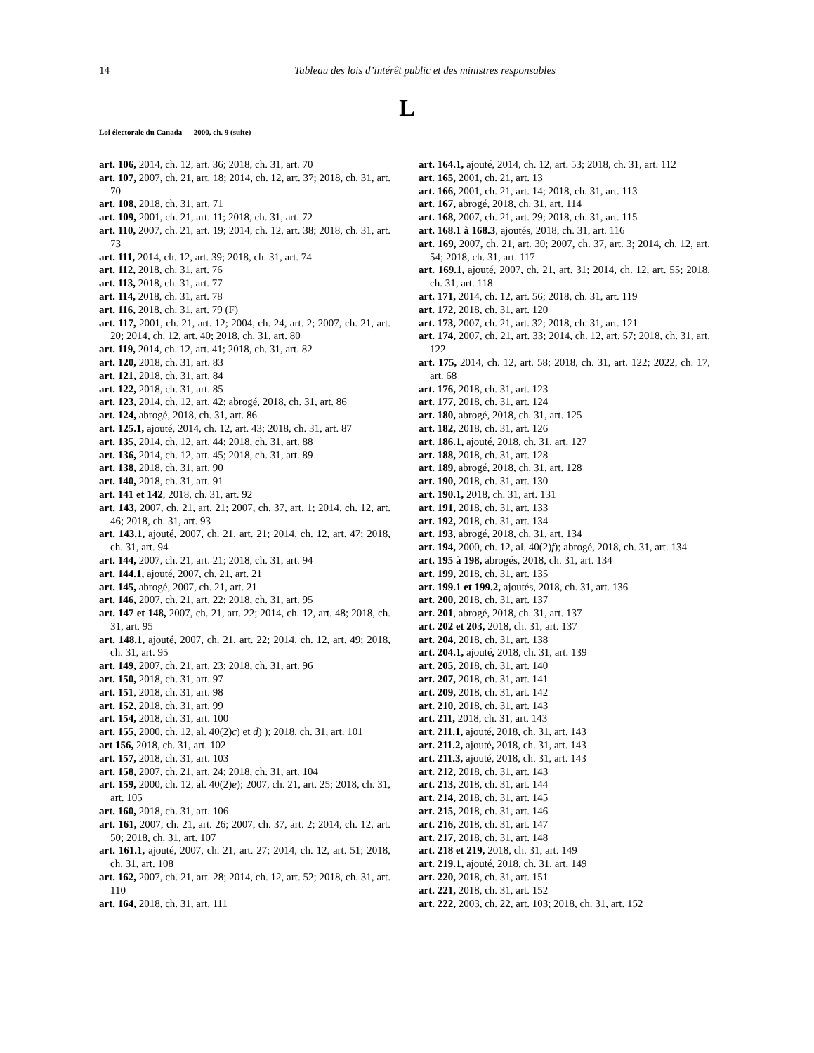14 Tableau des lois d’intérêt public et des ministres responsables
L
Loi électorale du Canada — 2000, ch. 9 (suite)
art. 106, 2014, ch. 12, art. 36; 2018, ch. 31, art. 70
art. 107, 2007, ch. 21, art. 18; 2014, ch. 12, art. 37; 2018, ch. 31, art. 70
art. 108, 2018, ch. 31, art. 71
art. 109, 2001, ch. 21, art. 11; 2018, ch. 31, art. 72
art. 110, 2007, ch. 21, art. 19; 2014, ch. 12, art. 38; 2018, ch. 31, art. 73
art. 111, 2014, ch. 12, art. 39; 2018, ch. 31, art. 74
art. 112, 2018, ch. 31, art. 76
art. 113, 2018, ch. 31, art. 77
art. 114, 2018, ch. 31, art. 78
art. 116, 2018, ch. 31, art. 79 (F)
art. 117, 2001, ch. 21, art. 12; 2004, ch. 24, art. 2; 2007, ch. 21, art. 20; 2014, ch. 12, art. 40; 2018, ch. 31, art. 80
art. 119, 2014, ch. 12, art. 41; 2018, ch. 31, art. 82
art. 120, 2018, ch. 31, art. 83
art. 121, 2018, ch. 31, art. 84
art. 122, 2018, ch. 31, art. 85
art. 123, 2014, ch. 12, art. 42; abrogé, 2018, ch. 31, art. 86
art. 124, abrogé, 2018, ch. 31, art. 86
art. 125.1, ajouté, 2014, ch. 12, art. 43; 2018, ch. 31, art. 87
art. 135, 2014, ch. 12, art. 44; 2018, ch. 31, art. 88
art. 136, 2014, ch. 12, art. 45; 2018, ch. 31, art. 89
art. 138, 2018, ch. 31, art. 90
art. 140, 2018, ch. 31, art. 91
art. 141 et 142, 2018, ch. 31, art. 92
art. 143, 2007, ch. 21, art. 21; 2007, ch. 37, art. 1; 2014, ch. 12, art. 46; 2018, ch. 31, art. 93
art. 143.1, ajouté, 2007, ch. 21, art. 21; 2014, ch. 12, art. 47; 2018, ch. 31, art. 94
art. 144, 2007, ch. 21, art. 21; 2018, ch. 31, art. 94
art. 144.1, ajouté, 2007, ch. 21, art. 21
art. 145, abrogé, 2007, ch. 21, art. 21
art. 146, 2007, ch. 21, art. 22; 2018, ch. 31, art. 95
art. 147 et 148, 2007, ch. 21, art. 22; 2014, ch. 12, art. 48; 2018, ch. 31, art. 95
art. 148.1, ajouté, 2007, ch. 21, art. 22; 2014, ch. 12, art. 49; 2018, ch. 31, art. 95
art. 149, 2007, ch. 21, art. 23; 2018, ch. 31, art. 96
art. 150, 2018, ch. 31, art. 97
art. 151, 2018, ch. 31, art. 98
art. 152, 2018, ch. 31, art. 99
art. 154, 2018, ch. 31, art. 100
art. 155, 2000, ch. 12, al. 40(2)c) et d) ); 2018, ch. 31, art. 101
art 156, 2018, ch. 31, art. 102
art. 157, 2018, ch. 31, art. 103
art. 158, 2007, ch. 21, art. 24; 2018, ch. 31, art. 104
art. 159, 2000, ch. 12, al. 40(2)e); 2007, ch. 21, art. 25; 2018, ch. 31, art. 105
art. 160, 2018, ch. 31, art. 106
art. 161, 2007, ch. 21, art. 26; 2007, ch. 37, art. 2; 2014, ch. 12, art. 50; 2018, ch. 31, art. 107
art. 161.1, ajouté, 2007, ch. 21, art. 27; 2014, ch. 12, art. 51; 2018, ch. 31, art. 108
art. 162, 2007, ch. 21, art. 28; 2014, ch. 12, art. 52; 2018, ch. 31, art. 110
art. 164, 2018, ch. 31, art. 111
art. 164.1, ajouté, 2014, ch. 12, art. 53; 2018, ch. 31, art. 112
art. 165, 2001, ch. 21, art. 13
art. 166, 2001, ch. 21, art. 14; 2018, ch. 31, art. 113
art. 167, abrogé, 2018, ch. 31, art. 114
art. 168, 2007, ch. 21, art. 29; 2018, ch. 31, art. 115
art. 168.1 à 168.3, ajoutés, 2018, ch. 31, art. 116
art. 169, 2007, ch. 21, art. 30; 2007, ch. 37, art. 3; 2014, ch. 12, art. 54; 2018, ch. 31, art. 117
art. 169.1, ajouté, 2007, ch. 21, art. 31; 2014, ch. 12, art. 55; 2018, ch. 31, art. 118
art. 171, 2014, ch. 12, art. 56; 2018, ch. 31, art. 119
art. 172, 2018, ch. 31, art. 120
art. 173, 2007, ch. 21, art. 32; 2018, ch. 31, art. 121
art. 174, 2007, ch. 21, art. 33; 2014, ch. 12, art. 57; 2018, ch. 31, art. 122
art. 175, 2014, ch. 12, art. 58; 2018, ch. 31, art. 122; 2022, ch. 17, art. 68
art. 176, 2018, ch. 31, art. 123
art. 177, 2018, ch. 31, art. 124
art. 180, abrogé, 2018, ch. 31, art. 125
art. 182, 2018, ch. 31, art. 126
art. 186.1, ajouté, 2018, ch. 31, art. 127
art. 188, 2018, ch. 31, art. 128
art. 189, abrogé, 2018, ch. 31, art. 128
art. 190, 2018, ch. 31, art. 130
art. 190.1, 2018, ch. 31, art. 131
art. 191, 2018, ch. 31, art. 133
art. 192, 2018, ch. 31, art. 134
art. 193, abrogé, 2018, ch. 31, art. 134
art. 194, 2000, ch. 12, al. 40(2)f); abrogé, 2018, ch. 31, art. 134
art. 195 à 198, abrogés, 2018, ch. 31, art. 134
art. 199, 2018, ch. 31, art. 135
art. 199.1 et 199.2, ajoutés, 2018, ch. 31, art. 136
art. 200, 2018, ch. 31, art. 137
art. 201, abrogé, 2018, ch. 31, art. 137
art. 202 et 203, 2018, ch. 31, art. 137
art. 204, 2018, ch. 31, art. 138
art. 204.1, ajouté, 2018, ch. 31, art. 139
art. 205, 2018, ch. 31, art. 140
art. 207, 2018, ch. 31, art. 141
art. 209, 2018, ch. 31, art. 142
art. 210, 2018, ch. 31, art. 143
art. 211, 2018, ch. 31, art. 143
art. 211.1, ajouté, 2018, ch. 31, art. 143
art. 211.2, ajouté, 2018, ch. 31, art. 143
art. 211.3, ajouté, 2018, ch. 31, art. 143
art. 212, 2018, ch. 31, art. 143
art. 213, 2018, ch. 31, art. 144
art. 214, 2018, ch. 31, art. 145
art. 215, 2018, ch. 31, art. 146
art. 216, 2018, ch. 31, art. 147
art. 217, 2018, ch. 31, art. 148
art. 218 et 219, 2018, ch. 31, art. 149
art. 219.1, ajouté, 2018, ch. 31, art. 149
art. 220, 2018, ch. 31, art. 151
art. 221, 2018, ch. 31, art. 152
art. 222, 2003, ch. 22, art. 103; 2018, ch. 31, art. 152